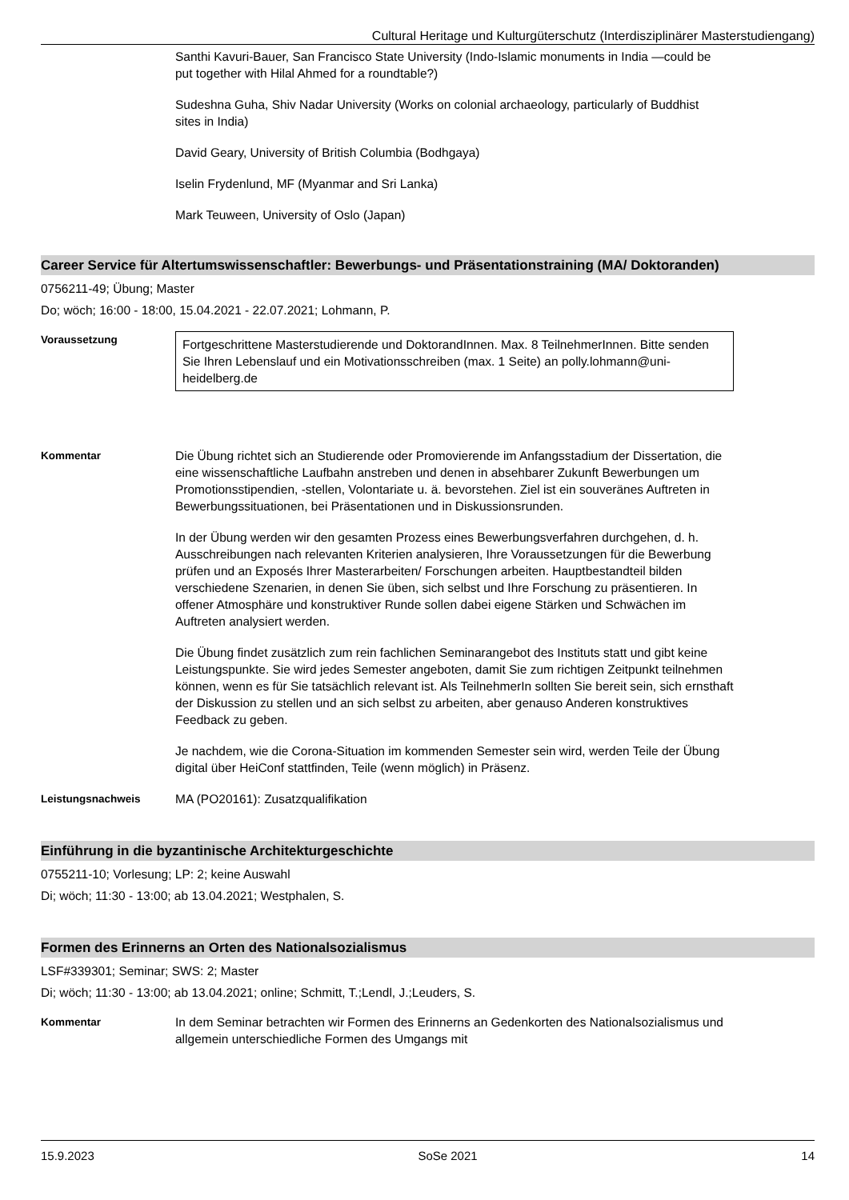Cultural Heritage und Kulturgüterschutz (Interdisziplinärer Masterstudiengang)
Santhi Kavuri-Bauer, San Francisco State University (Indo-Islamic monuments in India —could be put together with Hilal Ahmed for a roundtable?)
Sudeshna Guha, Shiv Nadar University (Works on colonial archaeology, particularly of Buddhist sites in India)
David Geary, University of British Columbia (Bodhgaya)
Iselin Frydenlund, MF (Myanmar and Sri Lanka)
Mark Teuween, University of Oslo (Japan)
Career Service für Altertumswissenschaftler: Bewerbungs- und Präsentationstraining (MA/ Doktoranden)
0756211-49; Übung; Master
Do; wöch; 16:00 - 18:00, 15.04.2021 - 22.07.2021; Lohmann, P.
Voraussetzung
Fortgeschrittene Masterstudierende und DoktorandInnen. Max. 8 TeilnehmerInnen. Bitte senden Sie Ihren Lebenslauf und ein Motivationsschreiben (max. 1 Seite) an polly.lohmann@uni-heidelberg.de
Kommentar Die Übung richtet sich an Studierende oder Promovierende im Anfangsstadium der Dissertation, die eine wissenschaftliche Laufbahn anstreben und denen in absehbarer Zukunft Bewerbungen um Promotionsstipendien, -stellen, Volontariate u. ä. bevorstehen. Ziel ist ein souveränes Auftreten in Bewerbungssituationen, bei Präsentationen und in Diskussionsrunden.
In der Übung werden wir den gesamten Prozess eines Bewerbungsverfahren durchgehen, d. h. Ausschreibungen nach relevanten Kriterien analysieren, Ihre Voraussetzungen für die Bewerbung prüfen und an Exposés Ihrer Masterarbeiten/ Forschungen arbeiten. Hauptbestandteil bilden verschiedene Szenarien, in denen Sie üben, sich selbst und Ihre Forschung zu präsentieren. In offener Atmosphäre und konstruktiver Runde sollen dabei eigene Stärken und Schwächen im Auftreten analysiert werden.
Die Übung findet zusätzlich zum rein fachlichen Seminarangebot des Instituts statt und gibt keine Leistungspunkte. Sie wird jedes Semester angeboten, damit Sie zum richtigen Zeitpunkt teilnehmen können, wenn es für Sie tatsächlich relevant ist. Als TeilnehmerIn sollten Sie bereit sein, sich ernsthaft der Diskussion zu stellen und an sich selbst zu arbeiten, aber genauso Anderen konstruktives Feedback zu geben.
Je nachdem, wie die Corona-Situation im kommenden Semester sein wird, werden Teile der Übung digital über HeiConf stattfinden, Teile (wenn möglich) in Präsenz.
Leistungsnachweis MA (PO20161): Zusatzqualifikation
Einführung in die byzantinische Architekturgeschichte
0755211-10; Vorlesung; LP: 2; keine Auswahl
Di; wöch; 11:30 - 13:00; ab 13.04.2021; Westphalen, S.
Formen des Erinnerns an Orten des Nationalsozialismus
LSF#339301; Seminar; SWS: 2; Master
Di; wöch; 11:30 - 13:00; ab 13.04.2021; online; Schmitt, T.;Lendl, J.;Leuders, S.
Kommentar In dem Seminar betrachten wir Formen des Erinnerns an Gedenkorten des Nationalsozialismus und allgemein unterschiedliche Formen des Umgangs mit
15.9.2023 SoSe 2021 14